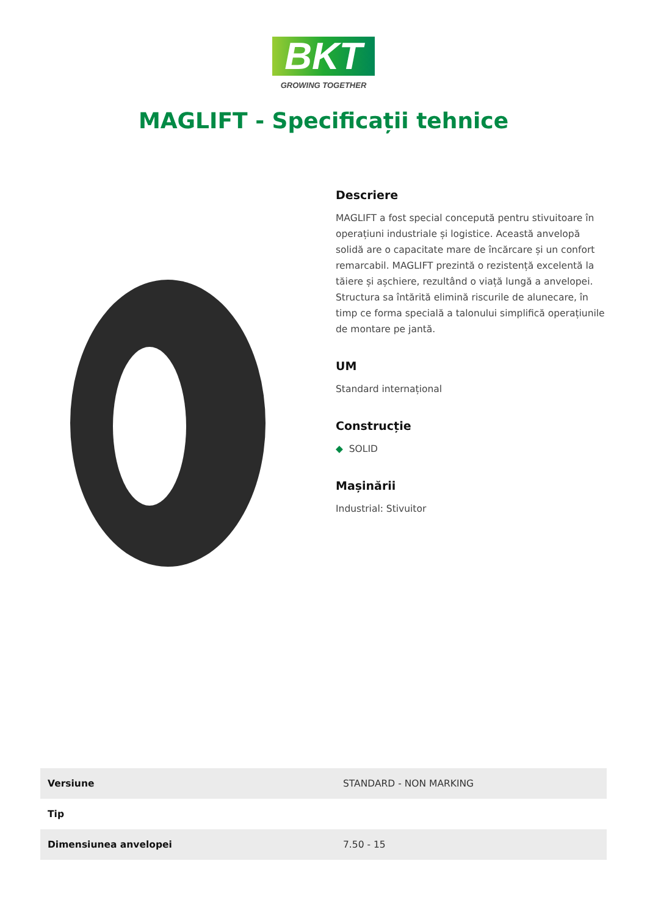BKT
GROWING TOGETHER
MAGLIFT - Specificații tehnice
Descriere
MAGLIFT a fost special concepută pentru stivuitoare în operațiuni industriale și logistice. Această anvelopă solidă are o capacitate mare de încărcare și un confort remarcabil. MAGLIFT prezintă o rezistență excelentă la tăiere și așchiere, rezultând o viață lungă a anvelopei. Structura sa întărită elimină riscurile de alunecare, în timp ce forma specială a talonului simplifică operațiunile de montare pe jantă.
UM
Standard internațional
Construcție
◆ SOLID
Mașinării
Industrial: Stivuitor
| Versiune | STANDARD - NON MARKING |
| Tip | |
| Dimensiunea anvelopei | 7.50 - 15 |